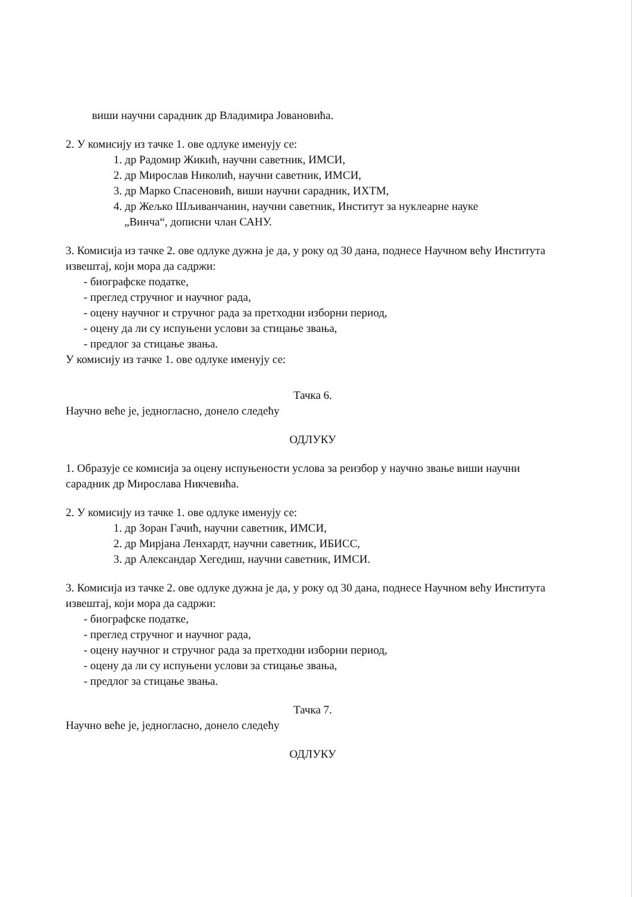виши научни сарадник др Владимира Јовановића.
2. У комисију из тачке 1. ове одлуке именују се:
1. др Радомир Жикић, научни саветник, ИМСИ,
2. др Мирослав Николић, научни саветник, ИМСИ,
3. др Марко Спасеновић, виши научни сарадник, ИХТМ,
4. др Жељко Шљиванчанин, научни саветник, Институт за нуклеарне науке
„Винча“, дописни члан САНУ.
3. Комисија из тачке 2. ове одлуке дужна је да, у року од 30 дана, поднесе Научном већу Института извештај, који мора да садржи:
- биографске податке,
- преглед стручног и научног рада,
- оцену научног и стручног рада за претходни изборни период,
- оцену да ли су испуњени услови за стицање звања,
- предлог за стицање звања.
У комисију из тачке 1. ове одлуке именују се:
Тачка 6.
Научно веће је, једногласно, донело следећу
ОДЛУКУ
1. Образује се комисија за оцену испуњености услова за реизбор у научно звање виши научни сарадник др Мирослава Никчевића.
2. У комисију из тачке 1. ове одлуке именују се:
1. др Зоран Гачић, научни саветник, ИМСИ,
2. др Мирјана Ленхардт, научни саветник, ИБИСС,
3. др Александар Хегедиш, научни саветник, ИМСИ.
3. Комисија из тачке 2. ове одлуке дужна је да, у року од 30 дана, поднесе Научном већу Института извештај, који мора да садржи:
- биографске податке,
- преглед стручног и научног рада,
- оцену научног и стручног рада за претходни изборни период,
- оцену да ли су испуњени услови за стицање звања,
- предлог за стицање звања.
Тачка 7.
Научно веће је, једногласно, донело следећу
ОДЛУКУ